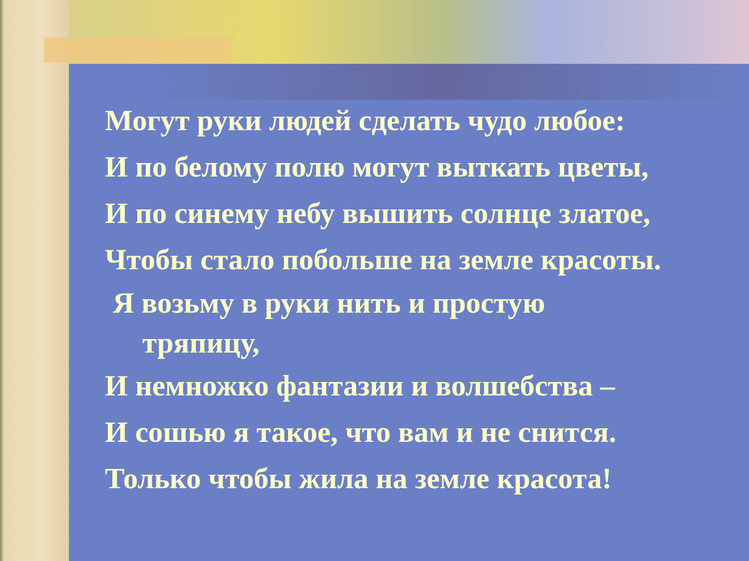Могут руки людей сделать чудо любое:
И по белому полю могут выткать цветы,
И по синему небу вышить солнце златое,
Чтобы стало побольше на земле красоты.
Я возьму в руки нить и простую
тряпицу,
И немножко фантазии и волшебства –
И сошью я такое, что вам и не снится.
Только чтобы жила на земле красота!